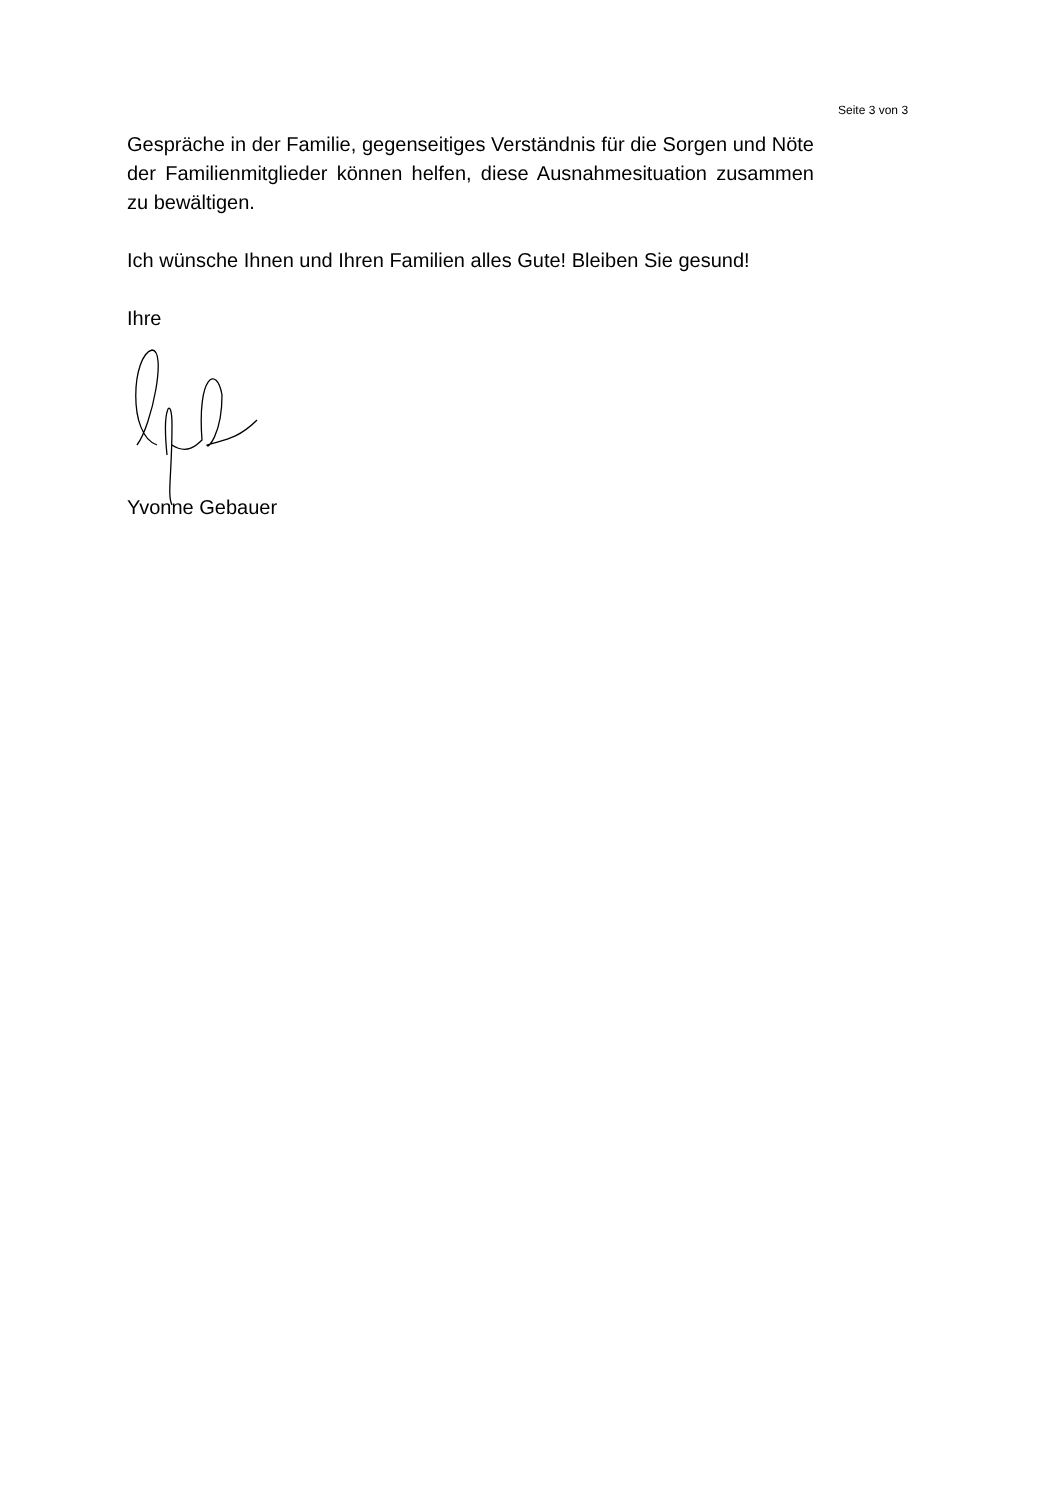Seite 3 von 3
Gespräche in der Familie, gegenseitiges Verständnis für die Sorgen und Nöte der Familienmitglieder können helfen, diese Ausnahmesituation zusammen zu bewältigen.
Ich wünsche Ihnen und Ihren Familien alles Gute! Bleiben Sie gesund!
Ihre
Yvonne Gebauer